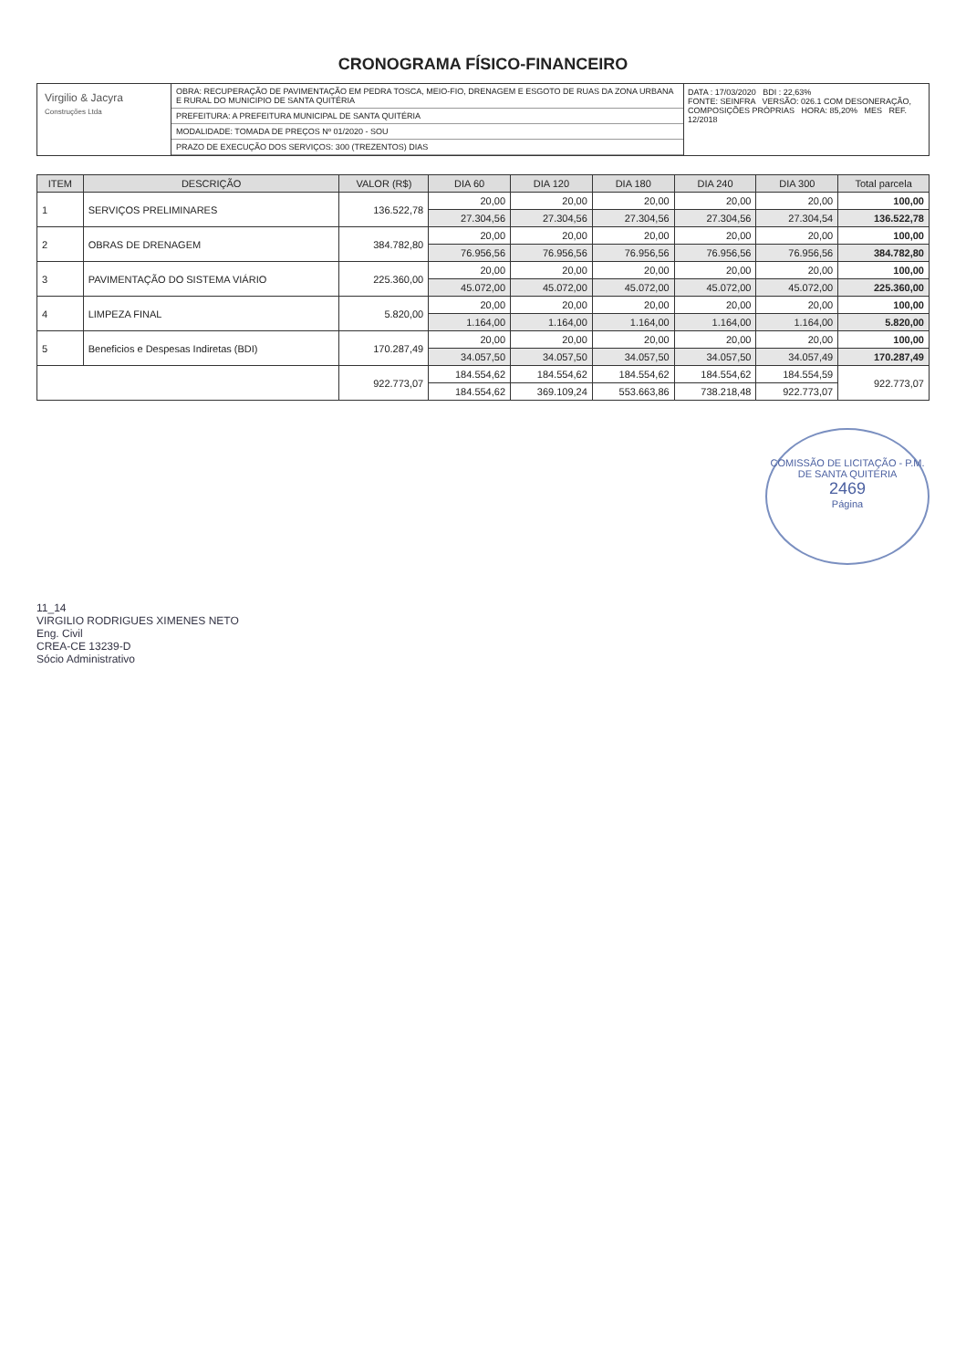CRONOGRAMA FÍSICO-FINANCEIRO
Virgilio & Jacyra
Construções Ltda
OBRA: RECUPERAÇÃO DE PAVIMENTAÇÃO EM PEDRA TOSCA, MEIO-FIO, DRENAGEM E ESGOTO DE RUAS DA ZONA URBANA E RURAL DO MUNICIPIO DE SANTA QUITÉRIA
PREFEITURA: A PREFEITURA MUNICIPAL DE SANTA QUITÉRIA
MODALIDADE: TOMADA DE PREÇOS Nº 01/2020 - SOU
PRAZO DE EXECUÇÃO DOS SERVIÇOS: 300 (TREZENTOS) DIAS
DATA : 17/03/2020 BDI : 22,63%
FONTE: SEINFRA VERSÃO: 026.1 COM DESONERAÇÃO, COMPOSIÇÕES PRÓPRIAS HORA: 85,20% MES REF. 12/2018
| ITEM | DESCRIÇÃO | VALOR (R$) | DIA 60 | DIA 120 | DIA 180 | DIA 240 | DIA 300 | Total parcela |
| --- | --- | --- | --- | --- | --- | --- | --- | --- |
| 1 | SERVIÇOS PRELIMINARES | 136.522,78 | 20,00 | 20,00 | 20,00 | 20,00 | 20,00 | 100,00 |
| | | | 27.304,56 | 27.304,56 | 27.304,56 | 27.304,56 | 27.304,54 | 136.522,78 |
| 2 | OBRAS DE DRENAGEM | 384.782,80 | 20,00 | 20,00 | 20,00 | 20,00 | 20,00 | 100,00 |
| | | | 76.956,56 | 76.956,56 | 76.956,56 | 76.956,56 | 76.956,56 | 384.782,80 |
| 3 | PAVIMENTAÇÃO DO SISTEMA VIÁRIO | 225.360,00 | 20,00 | 20,00 | 20,00 | 20,00 | 20,00 | 100,00 |
| | | | 45.072,00 | 45.072,00 | 45.072,00 | 45.072,00 | 45.072,00 | 225.360,00 |
| 4 | LIMPEZA FINAL | 5.820,00 | 20,00 | 20,00 | 20,00 | 20,00 | 20,00 | 100,00 |
| | | | 1.164,00 | 1.164,00 | 1.164,00 | 1.164,00 | 1.164,00 | 5.820,00 |
| 5 | Beneficios e Despesas Indiretas (BDI) | 170.287,49 | 20,00 | 20,00 | 20,00 | 20,00 | 20,00 | 100,00 |
| | | | 34.057,50 | 34.057,50 | 34.057,50 | 34.057,50 | 34.057,49 | 170.287,49 |
| | | 922.773,07 | 184.554,62 | 184.554,62 | 184.554,62 | 184.554,62 | 184.554,59 | 922.773,07 |
| | | | 184.554,62 | 369.109,24 | 553.663,86 | 738.218,48 | 922.773,07 | |
COMISSÃO DE LICITAÇÃO - P.M. DE SANTA QUITÉRIA
2469
Página
11_14
VIRGILIO RODRIGUES XIMENES NETO
Eng. Civil
CREA-CE 13239-D
Sócio Administrativo